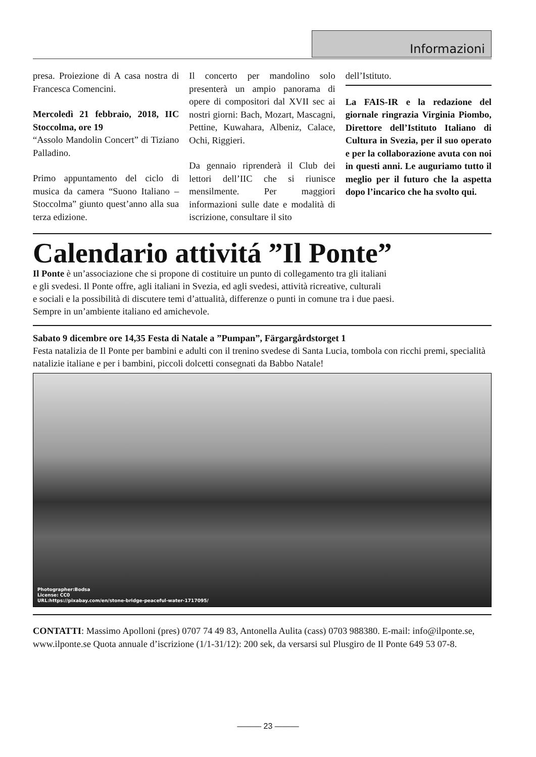Informazioni
presa. Proiezione di A casa nostra di Francesca Comencini.
Mercoledì 21 febbraio, 2018, IIC Stoccolma, ore 19
“Assolo Mandolin Concert” di Tiziano Palladino.
Primo appuntamento del ciclo di musica da camera “Suono Italiano – Stoccolma” giunto quest’anno alla sua terza edizione.
Il concerto per mandolino solo presenterà un ampio panorama di opere di compositori dal XVII sec ai nostri giorni: Bach, Mozart, Mascagni, Pettine, Kuwahara, Albeniz, Calace, Ochi, Riggieri.
Da gennaio riprenderà il Club dei lettori dell’IIC che si riunisce mensilmente. Per maggiori informazioni sulle date e modalità di iscrizione, consultare il sito
dell’Istituto.
La FAIS-IR e la redazione del giornale ringrazia Virginia Piombo, Direttore dell’Istituto Italiano di Cultura in Svezia, per il suo operato e per la collaborazione avuta con noi in questi anni. Le auguriamo tutto il meglio per il futuro che la aspetta dopo l’incarico che ha svolto qui.
Calendario attivitá ”Il Ponte”
Il Ponte è un’associazione che si propone di costituire un punto di collegamento tra gli italiani
e gli svedesi. Il Ponte offre, agli italiani in Svezia, ed agli svedesi, attività ricreative, culturali
e sociali e la possibilità di discutere temi d’attualità, differenze o punti in comune tra i due paesi.
Sempre in un’ambiente italiano ed amichevole.
Sabato 9 dicembre ore 14,35 Festa di Natale a ”Pumpan”, Färgargårdstorget 1
Festa natalizia de Il Ponte per bambini e adulti con il trenino svedese di Santa Lucia, tombola con ricchi premi, specialità natalizie italiane e per i bambini, piccoli dolcetti consegnati da Babbo Natale!
Photographer:Bodsa
License: CC0
URL:https://pixabay.com/en/stone-bridge-peaceful-water-1717095/
CONTATTI: Massimo Apolloni (pres) 0707 74 49 83, Antonella Aulita (cass) 0703 988380. E-mail: info@ilponte.se, www.ilponte.se Quota annuale d’iscrizione (1/1-31/12): 200 sek, da versarsi sul Plusgiro de Il Ponte 649 53 07-8.
——— 23 ———